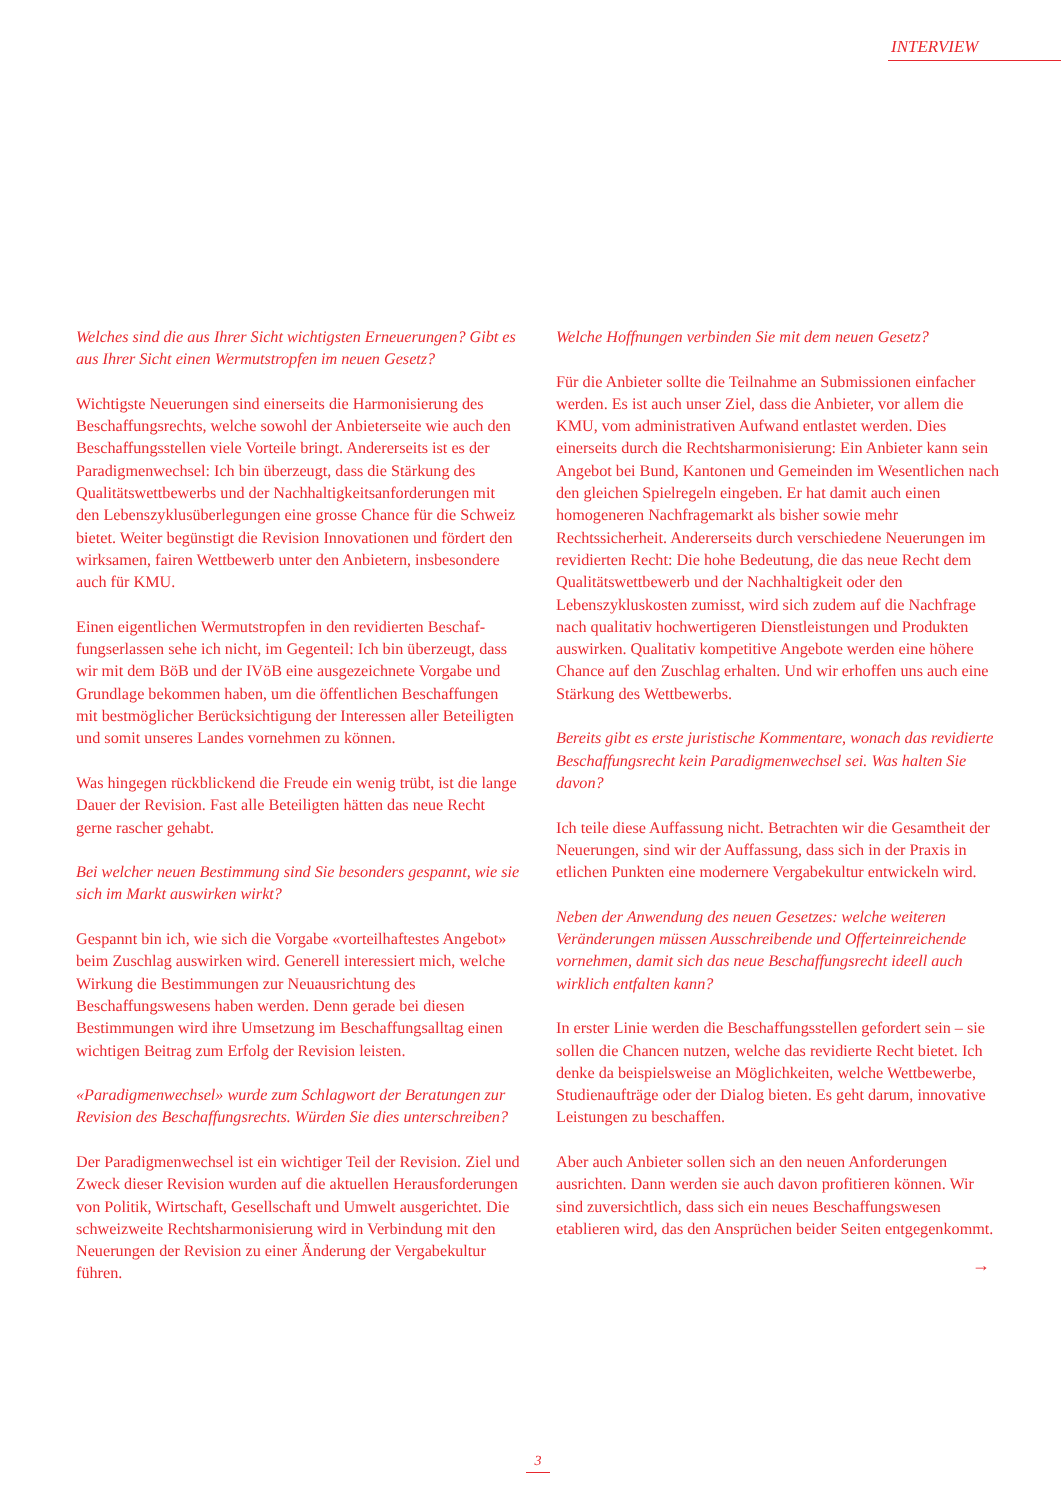INTERVIEW
Welches sind die aus Ihrer Sicht wichtigsten Erneuerungen? Gibt es aus Ihrer Sicht einen Wermutstropfen im neuen Gesetz?
Wichtigste Neuerungen sind einerseits die Harmonisierung des Beschaffungsrechts, welche sowohl der Anbieterseite wie auch den Beschaffungsstellen viele Vorteile bringt. Andererseits ist es der Paradigmenwechsel: Ich bin überzeugt, dass die Stärkung des Qualitätswettbewerbs und der Nachhaltigkeitsan­forderungen mit den Lebenszyklusüberlegungen eine grosse Chance für die Schweiz bietet. Weiter begünstigt die Revision Innovationen und fördert den wirksamen, fairen Wettbewerb unter den Anbietern, insbesondere auch für KMU.
Einen eigentlichen Wermutstropfen in den revidierten Beschaf­fungserlassen sehe ich nicht, im Gegenteil: Ich bin überzeugt, dass wir mit dem BöB und der IVöB eine ausgezeichnete Vorgabe und Grundlage bekommen haben, um die öffentli­chen Beschaffungen mit bestmöglicher Berücksichtigung der Interessen aller Beteiligten und somit unseres Landes vorneh­men zu können.
Was hingegen rückblickend die Freude ein wenig trübt, ist die lange Dauer der Revision. Fast alle Beteiligten hätten das neue Recht gerne rascher gehabt.
Bei welcher neuen Bestimmung sind Sie besonders gespannt, wie sie sich im Markt auswirken wirkt?
Gespannt bin ich, wie sich die Vorgabe «vorteilhaftestes Angebot» beim Zuschlag auswirken wird. Generell interessiert mich, welche Wirkung die Bestimmungen zur Neuausrichtung des Beschaffungswesens haben werden. Denn gerade bei diesen Bestimmungen wird ihre Umsetzung im Beschaffungsalltag einen wichtigen Beitrag zum Erfolg der Revision leisten.
«Paradigmenwechsel» wurde zum Schlagwort der Beratungen zur Revision des Beschaffungsrechts. Würden Sie dies unterschreiben?
Der Paradigmenwechsel ist ein wichtiger Teil der Revision. Ziel und Zweck dieser Revision wurden auf die aktuellen Herausforderungen von Politik, Wirtschaft, Gesellschaft und Umwelt ausgerichtet. Die schweizweite Rechtsharmonisierung wird in Verbindung mit den Neuerungen der Revision zu einer Änderung der Vergabekultur führen.
Welche Hoffnungen verbinden Sie mit dem neuen Gesetz?
Für die Anbieter sollte die Teilnahme an Submissionen einfacher werden. Es ist auch unser Ziel, dass die Anbieter, vor allem die KMU, vom administrativen Aufwand entlastet werden. Dies einerseits durch die Rechtsharmonisierung: Ein Anbieter kann sein Angebot bei Bund, Kantonen und Gemein­den im Wesentlichen nach den gleichen Spielregeln eingeben. Er hat damit auch einen homogeneren Nachfragemarkt als bisher sowie mehr Rechtssicherheit. Andererseits durch verschiedene Neuerungen im revidierten Recht: Die hohe Bedeutung, die das neue Recht dem Qualitätswettbewerb und der Nachhaltigkeit oder den Lebenszykluskosten zumisst, wird sich zudem auf die Nachfrage nach qualitativ hochwertigeren Dienstleistungen und Produkten auswirken. Qualitativ kompe­titive Angebote werden eine höhere Chance auf den Zuschlag erhalten. Und wir erhoffen uns auch eine Stärkung des Wettbewerbs.
Bereits gibt es erste juristische Kommentare, wonach das revidierte Beschaffungsrecht kein Paradigmenwechsel sei. Was halten Sie davon?
Ich teile diese Auffassung nicht. Betrachten wir die Gesamtheit der Neuerungen, sind wir der Auffassung, dass sich in der Praxis in etlichen Punkten eine modernere Vergabekultur entwickeln wird.
Neben der Anwendung des neuen Gesetzes: welche weiteren Verände­rungen müssen Ausschreibende und Offerteinreichende vornehmen, damit sich das neue Beschaffungsrecht ideell auch wirklich entfalten kann?
In erster Linie werden die Beschaffungsstellen gefordert sein – sie sollen die Chancen nutzen, welche das revidierte Recht bietet. Ich denke da beispielsweise an Möglichkeiten, welche Wettbewerbe, Studienaufträge oder der Dialog bieten. Es geht darum, innovative Leistungen zu beschaffen.
Aber auch Anbieter sollen sich an den neuen Anforderungen ausrichten. Dann werden sie auch davon profitieren können. Wir sind zuversichtlich, dass sich ein neues Beschaffungswesen etablieren wird, das den Ansprüchen beider Seiten entgegen­kommt.
→
3